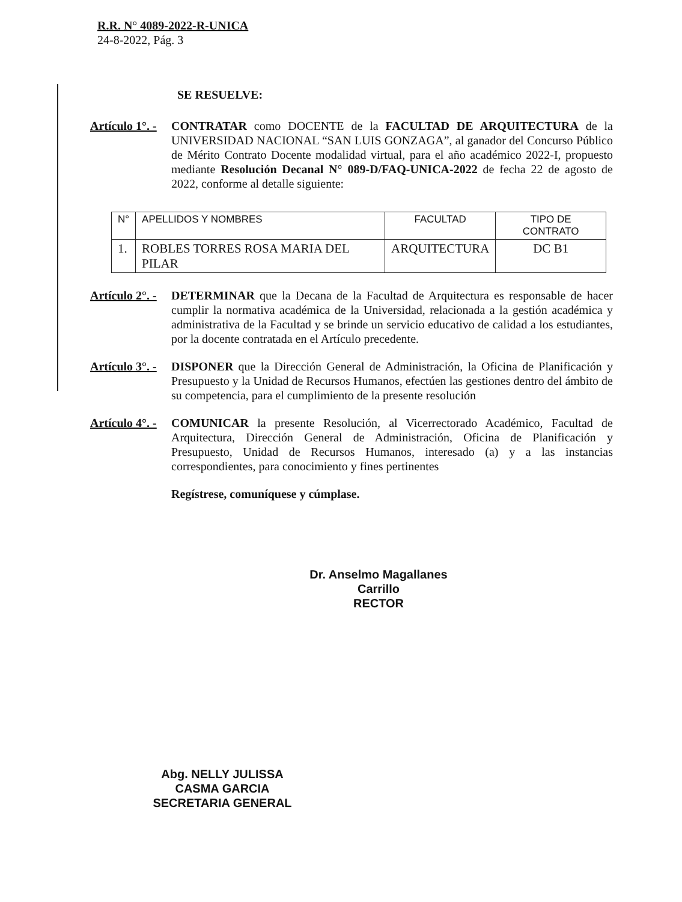R.R. N° 4089-2022-R-UNICA
24-8-2022, Pág. 3
SE RESUELVE:
Artículo 1°. -
CONTRATAR como DOCENTE de la FACULTAD DE ARQUITECTURA de la UNIVERSIDAD NACIONAL “SAN LUIS GONZAGA”, al ganador del Concurso Público de Mérito Contrato Docente modalidad virtual, para el año académico 2022-I, propuesto mediante Resolución Decanal N° 089-D/FAQ-UNICA-2022 de fecha 22 de agosto de 2022, conforme al detalle siguiente:
| N° | APELLIDOS Y NOMBRES | FACULTAD | TIPO DE CONTRATO |
| 1. | ROBLES TORRES ROSA MARIA DEL PILAR | ARQUITECTURA | DC B1 |
Artículo 2°. -
DETERMINAR que la Decana de la Facultad de Arquitectura es responsable de hacer cumplir la normativa académica de la Universidad, relacionada a la gestión académica y administrativa de la Facultad y se brinde un servicio educativo de calidad a los estudiantes, por la docente contratada en el Artículo precedente.
Artículo 3°. -
DISPONER que la Dirección General de Administración, la Oficina de Planificación y Presupuesto y la Unidad de Recursos Humanos, efectúen las gestiones dentro del ámbito de su competencia, para el cumplimiento de la presente resolución
Artículo 4°. -
COMUNICAR la presente Resolución, al Vicerrectorado Académico, Facultad de Arquitectura, Dirección General de Administración, Oficina de Planificación y Presupuesto, Unidad de Recursos Humanos, interesado (a) y a las instancias correspondientes, para conocimiento y fines pertinentes
Regístrese, comuníquese y cúmplase.
Dr. Anselmo Magallanes Carrillo
RECTOR
Abg. NELLY JULISSA CASMA GARCIA
SECRETARIA GENERAL